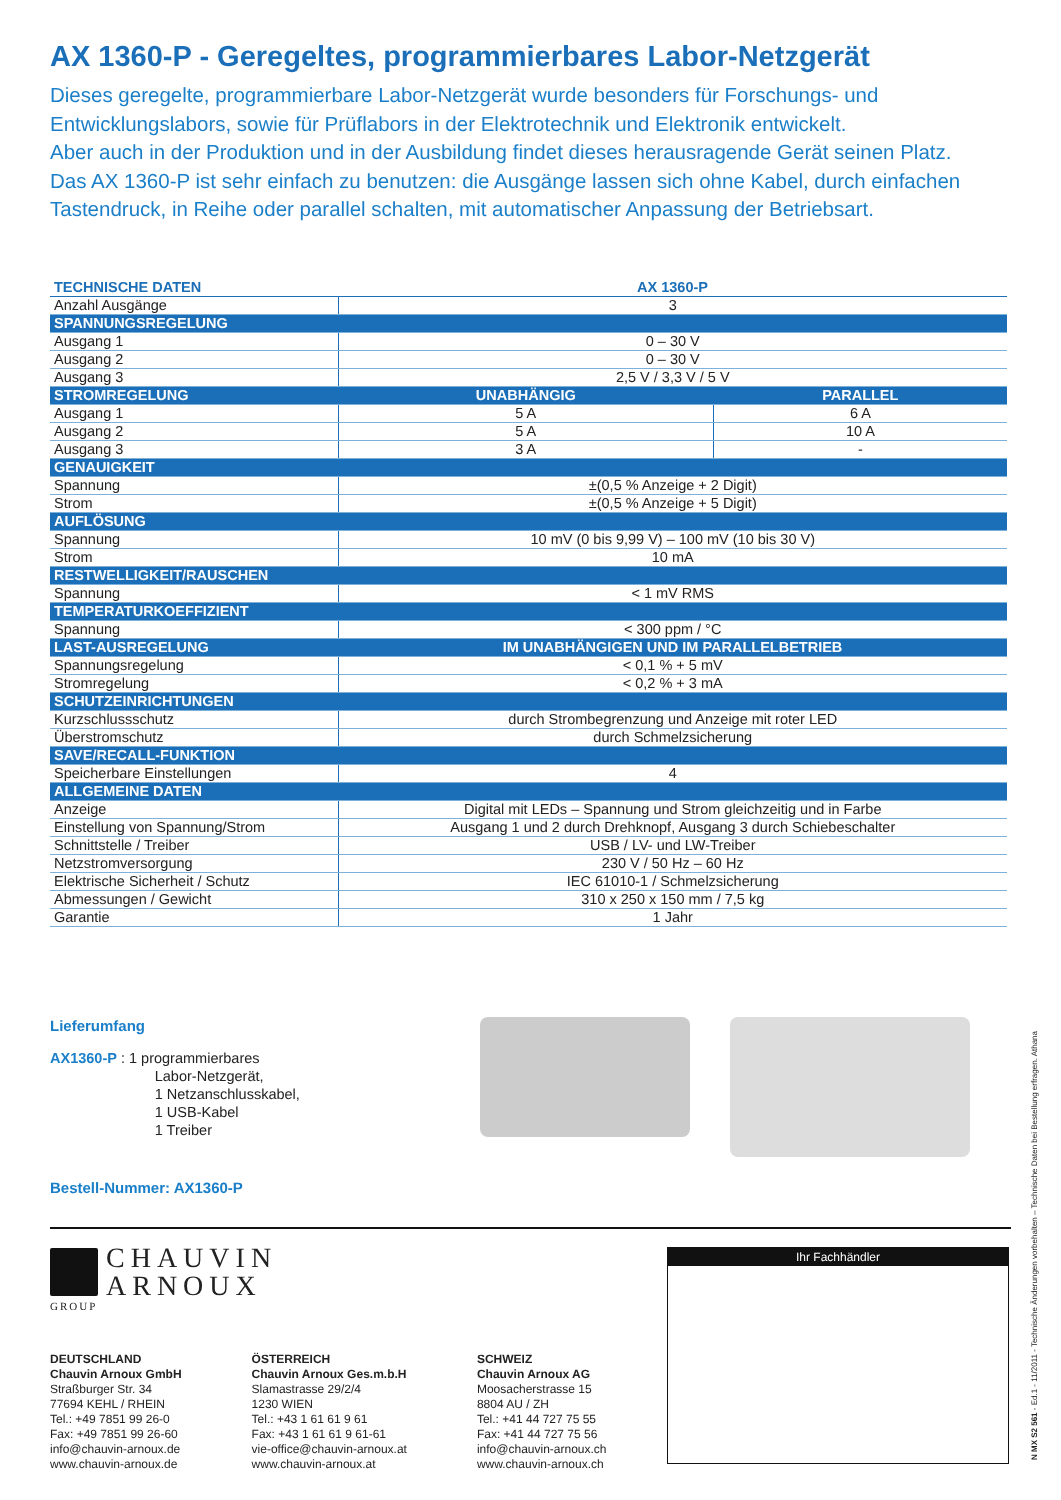AX 1360-P - Geregeltes, programmierbares Labor-Netzgerät
Dieses geregelte, programmierbare Labor-Netzgerät wurde besonders für Forschungs- und Entwicklungslabors, sowie für Prüflabors in der Elektrotechnik und Elektronik entwickelt.
Aber auch in der Produktion und in der Ausbildung findet dieses herausragende Gerät seinen Platz.
Das AX 1360-P ist sehr einfach zu benutzen: die Ausgänge lassen sich ohne Kabel, durch einfachen Tastendruck, in Reihe oder parallel schalten, mit automatischer Anpassung der Betriebsart.
| TECHNISCHE DATEN | AX 1360-P | |
| --- | --- | --- |
| Anzahl Ausgänge | 3 | |
| SPANNUNGSREGELUNG | | |
| Ausgang 1 | 0 – 30 V | |
| Ausgang 2 | 0 – 30 V | |
| Ausgang 3 | 2,5 V / 3,3 V / 5 V | |
| STROMREGELUNG | UNABHÄNGIG | PARALLEL |
| Ausgang 1 | 5 A | 6 A |
| Ausgang 2 | 5 A | 10 A |
| Ausgang 3 | 3 A | - |
| GENAUIGKEIT | | |
| Spannung | ±(0,5 % Anzeige + 2 Digit) | |
| Strom | ±(0,5 % Anzeige + 5 Digit) | |
| AUFLÖSUNG | | |
| Spannung | 10 mV (0 bis 9,99 V) – 100 mV (10 bis 30 V) | |
| Strom | 10 mA | |
| RESTWELLIGKEIT/RAUSCHEN | | |
| Spannung | < 1 mV RMS | |
| TEMPERATURKOEFFIZIENT | | |
| Spannung | < 300 ppm / °C | |
| LAST-AUSREGELUNG | IM UNABHÄNGIGEN UND IM PARALLELBETRIEB | |
| Spannungsregelung | < 0,1 % + 5 mV | |
| Stromregelung | < 0,2 % + 3 mA | |
| SCHUTZEINRICHTUNGEN | | |
| Kurzschlussschutz | durch Strombegrenzung und Anzeige mit roter LED | |
| Überstromschutz | durch Schmelzsicherung | |
| SAVE/RECALL-FUNKTION | | |
| Speicherbare Einstellungen | 4 | |
| ALLGEMEINE DATEN | | |
| Anzeige | Digital mit LEDs – Spannung und Strom gleichzeitig und in Farbe | |
| Einstellung von Spannung/Strom | Ausgang 1 und 2 durch Drehknopf, Ausgang 3 durch Schiebeschalter | |
| Schnittstelle / Treiber | USB / LV- und LW-Treiber | |
| Netzstromversorgung | 230 V / 50 Hz – 60 Hz | |
| Elektrische Sicherheit / Schutz | IEC 61010-1 / Schmelzsicherung | |
| Abmessungen / Gewicht | 310 x 250 x 150 mm / 7,5 kg | |
| Garantie | 1 Jahr | |
Lieferumfang
AX1360-P : 1 programmierbares
Labor-Netzgerät,
1 Netzanschlusskabel,
1 USB-Kabel
1 Treiber
Bestell-Nummer: AX1360-P
CHAUVIN
ARNOUX
GROUP
DEUTSCHLAND
Chauvin Arnoux GmbH
Straßburger Str. 34
77694 KEHL / RHEIN
Tel.: +49 7851 99 26-0
Fax: +49 7851 99 26-60
info@chauvin-arnoux.de
www.chauvin-arnoux.de
ÖSTERREICH
Chauvin Arnoux Ges.m.b.H
Slamastrasse 29/2/4
1230 WIEN
Tel.: +43 1 61 61 9 61
Fax: +43 1 61 61 9 61-61
vie-office@chauvin-arnoux.at
www.chauvin-arnoux.at
SCHWEIZ
Chauvin Arnoux AG
Moosacherstrasse 15
8804 AU / ZH
Tel.: +41 44 727 75 55
Fax: +41 44 727 75 56
info@chauvin-arnoux.ch
www.chauvin-arnoux.ch
Ihr Fachhändler
N MX S2 561 - Ed.1 - 11/2011 - Technische Änderungen vorbehalten – Technische Daten bei Bestellung erfragen. Athana